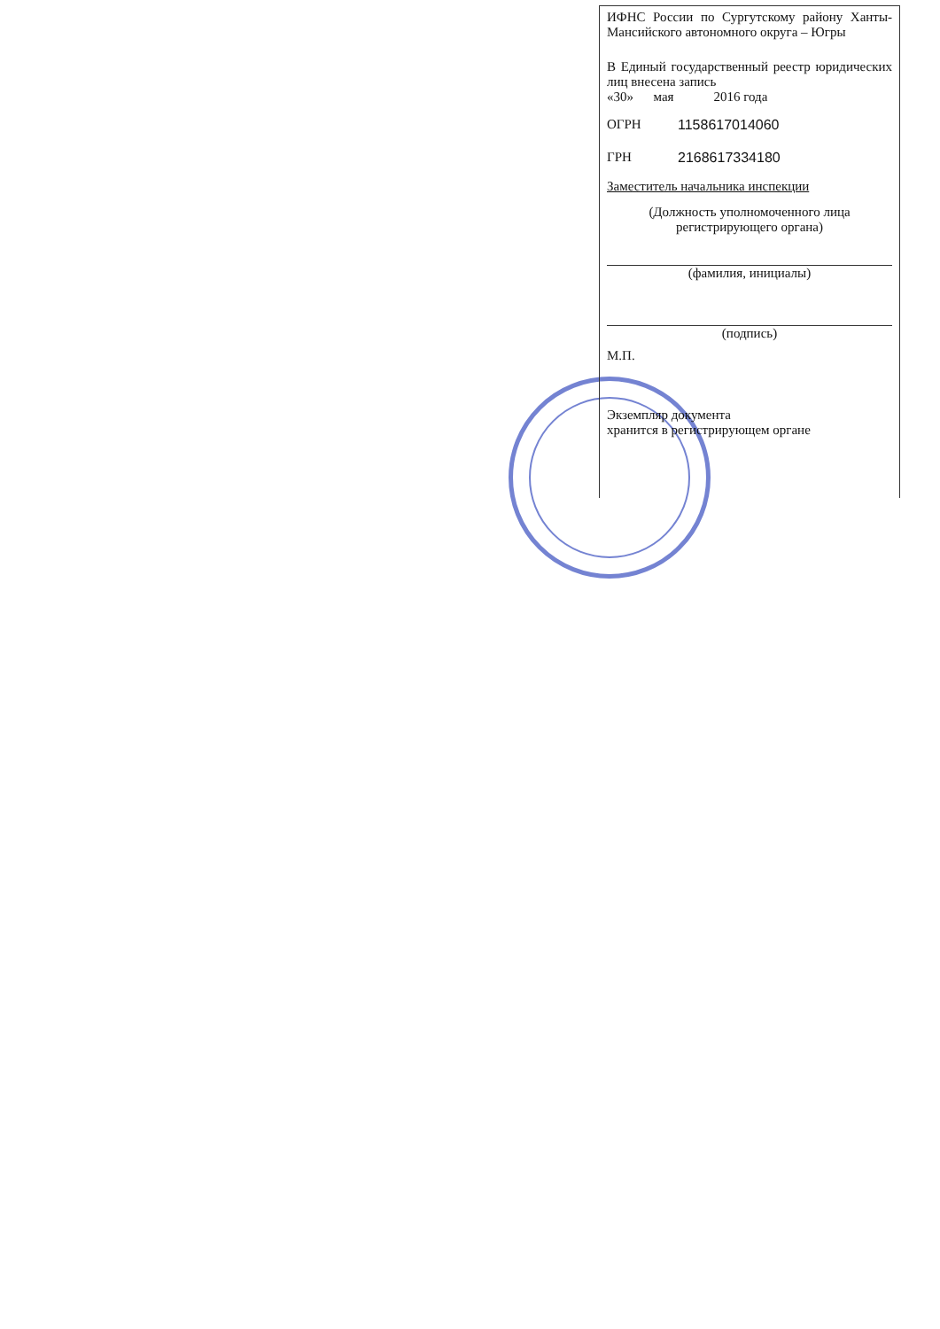ИФНС России по Сургутскому району Ханты-Мансийского автономного округа – Югры
В Единый государственный реестр юридических лиц внесена запись
«30» мая 2016 года
ОГРН 1158617014060
ГРН 2168617334180
Заместитель начальника инспекции
(Должность уполномоченного лица регистрирующего органа)
(фамилия, инициалы)
(подпись)
М.П.
Экземпляр документа
хранится в регистрирующем органе